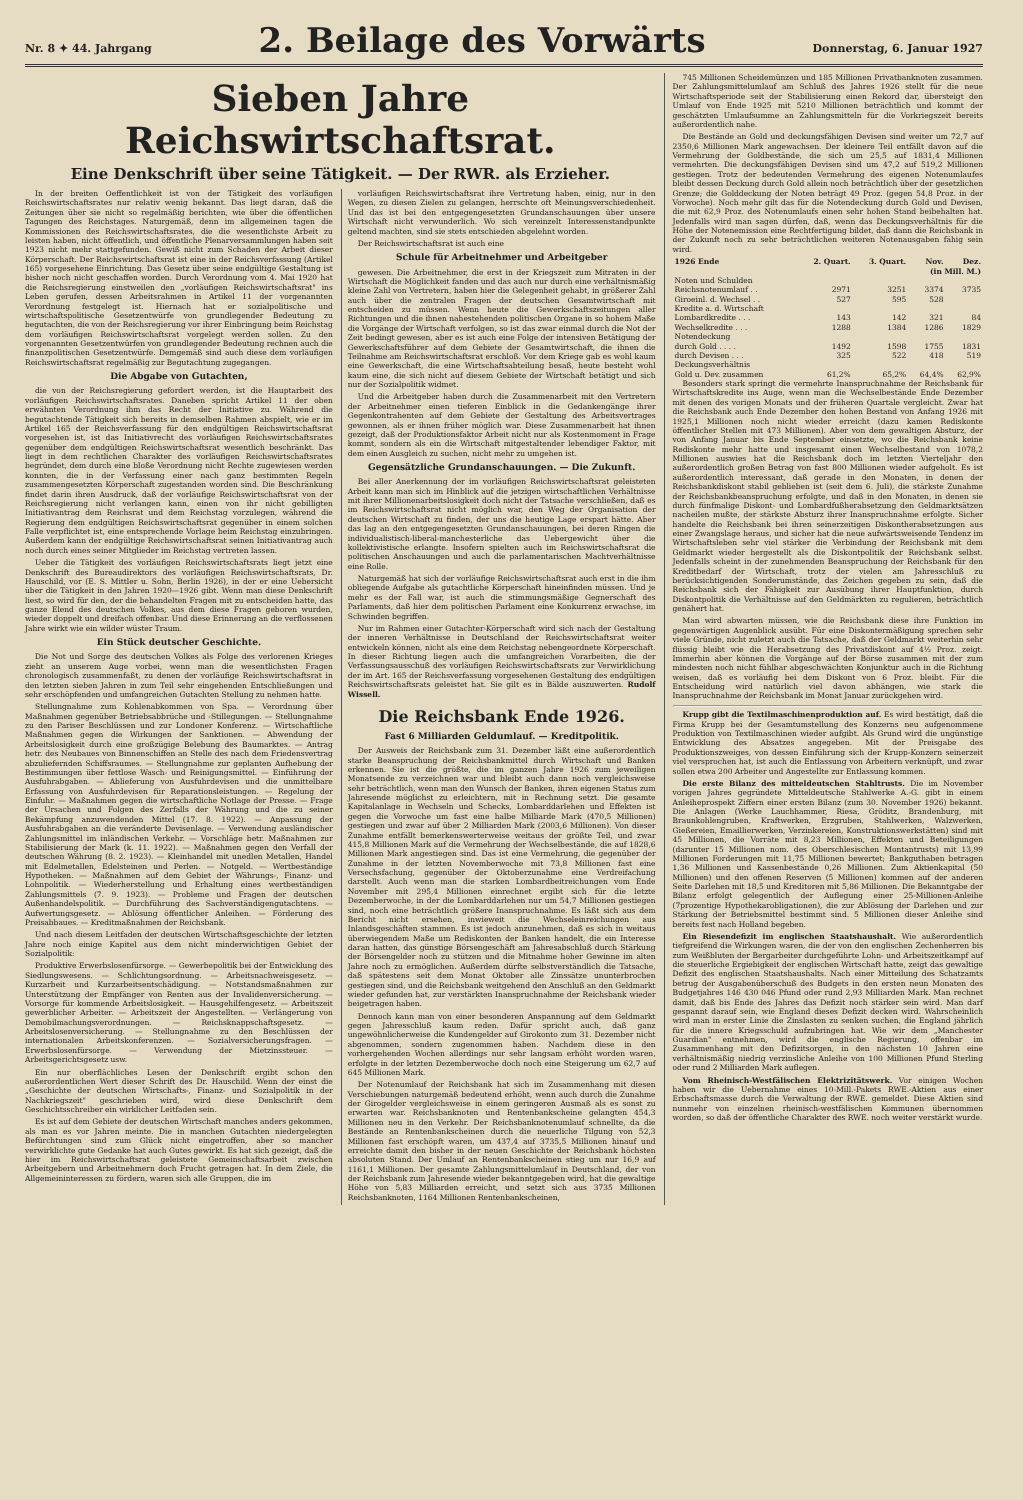Nr. 8 ✦ 44. Jahrgang 2. Beilage des Vorwärts Donnerstag, 6. Januar 1927
Sieben Jahre Reichswirtschaftsrat.
Eine Denkschrift über seine Tätigkeit. — Der RWR. als Erzieher.
In der breiten Oeffentlichkeit ist von der Tätigkeit des vorläufigen Reichswirtschaftsrates nur relativ wenig bekannt. Das liegt daran, daß die Zeitungen über sie nicht so regelmäßig berichten, wie über die öffentlichen Tagungen des Reichstages. Naturgemäß, denn im allgemeinen tagen die Kommissionen des Reichswirtschaftsrates, die die wesentlichste Arbeit zu leisten haben, nicht öffentlich, und öffentliche Plenarversammlungen haben seit 1923 nicht mehr stattgefunden. Gewiß nicht zum Schaden der Arbeit dieser Körperschaft. Der Reichswirtschaftsrat ist eine in der Reichsverfassung (Artikel 165) vorgesehene Einrichtung. Das Gesetz über seine endgültige Gestaltung ist bisher noch nicht geschaffen worden. Durch Verordnung vom 4. Mai 1920 hat die Reichsregierung einstweilen den „vorläufigen Reichswirtschaftsrat" ins Leben gerufen, dessen Arbeitsrahmen in Artikel 11 der vorgenannten Verordnung festgelegt ist. Hiernach hat er sozialpolitische und wirtschaftspolitische Gesetzentwürfe von grundlegender Bedeutung zu begutachten, die von der Reichsregierung vor ihrer Einbringung beim Reichstag dem vorläufigen Reichswirtschaftsrat vorgelegt werden sollen. Zu den vorgenannten Gesetzentwürfen von grundlegender Bedeutung rechnen auch die finanzpolitischen Gesetzentwürfe. Demgemäß sind auch diese dem vorläufigen Reichswirtschaftsrat regelmäßig zur Begutachtung zugegangen.
Die Abgabe von Gutachten,
die von der Reichsregierung gefordert werden, ist die Hauptarbeit des vorläufigen Reichswirtschaftsrates. Daneben spricht Artikel 11 der oben erwähnten Verordnung ihm das Recht der Initiative zu. Während die begutachtende Tätigkeit sich bereits in demselben Rahmen abspielt, wie er im Artikel 165 der Reichsverfassung für den endgültigen Reichswirtschaftsrat vorgesehen ist, ist das Initiativrecht des vorläufigen Reichswirtschaftsrates gegenüber dem endgültigen Reichswirtschaftsrat wesentlich beschränkt. Das liegt in dem rechtlichen Charakter des vorläufigen Reichswirtschaftsrates begründet, dem durch eine bloße Verordnung nicht Rechte zugewiesen werden konnten, die in der Verfassung einer nach ganz bestimmten Regeln zusammengesetzten Körperschaft zugestanden worden sind. Die Beschränkung findet darin ihren Ausdruck, daß der vorläufige Reichswirtschaftsrat von der Reichsregierung nicht verlangen kann, einen von ihr nicht gebilligten Initiativantrag dem Reichsrat und dem Reichstag vorzulegen, während die Regierung dem endgültigen Reichswirtschaftsrat gegenüber in einem solchen Falle verpflichtet ist, eine entsprechende Vorlage beim Reichstag einzubringen. Außerdem kann der endgültige Reichswirtschaftsrat seinen Initiativantrag auch noch durch eines seiner Mitglieder im Reichstag vertreten lassen.
Ueber die Tätigkeit des vorläufigen Reichswirtschaftsrats liegt jetzt eine Denkschrift des Bureaudirektors des vorläufigen Reichswirtschaftsrats, Dr. Hauschild, vor (E. S. Mittler u. Sohn, Berlin 1926), in der er eine Uebersicht über die Tätigkeit in den Jahren 1920—1926 gibt. Wenn man diese Denkschrift liest, so wird für den, der die behandelten Fragen mit zu entscheiden hatte, das ganze Elend des deutschen Volkes, aus dem diese Fragen geboren wurden, wieder doppelt und dreifach offenbar. Und diese Erinnerung an die verflossenen Jahre wirkt wie ein wilder wüster Traum.
Ein Stück deutscher Geschichte.
Die Not und Sorge des deutschen Volkes als Folge des verlorenen Krieges zieht an unserem Auge vorbei, wenn man die wesentlichsten Fragen chronologisch zusammenfaßt, zu denen der vorläufige Reichswirtschaftsrat in den letzten sieben Jahren in zum Teil sehr eingehenden Entschließungen und sehr erschöpfenden und umfangreichen Gutachten Stellung zu nehmen hatte.
Stellungnahme zum Kohlenabkommen von Spa. — Verordnung über Maßnahmen gegenüber Betriebsabbrüche und -Stillegungen. — Stellungnahme zu den Pariser Beschlüssen und zur Londoner Konferenz. — Wirtschaftliche Maßnahmen gegen die Wirkungen der Sanktionen. — Abwendung der Arbeitslosigkeit durch eine großzügige Belebung des Baumarktes. — Antrag betr. des Neubaues von Binnenschiffen an Stelle des nach dem Friedensvertrag abzuliefernden Schiffsraumes. — Stellungnahme zur geplanten Aufhebung der Bestimmungen über fettlose Wasch- und Reinigungsmittel. — Einführung der Ausfuhrabgaben. — Ablieferung von Ausfuhrdevisen und die unmittelbare Erfassung von Ausfuhrdevisen für Reparationsleistungen. — Regelung der Einfuhr. — Maßnahmen gegen die wirtschaftliche Notlage der Presse. — Frage der Ursachen und Folgen des Zerfalls der Währung und die zu seiner Bekämpfung anzuwendenden Mittel (17. 8. 1922). — Anpassung der Ausfuhrabgaben an die veränderte Devisenlage. — Verwendung ausländischer Zahlungsmittel im inländischen Verkehr. — Vorschläge betr. Maßnahmen zur Stabilisierung der Mark (k. 11. 1922). — Maßnahmen gegen den Verfall der deutschen Währung (8. 2. 1923). — Kleinhandel mit unedlen Metallen, Handel mit Edelmetallen, Edelsteinen und Perlen. — Notgeld. — Wertbeständige Hypotheken. — Maßnahmen auf dem Gebiet der Währungs-, Finanz- und Lohnpolitik. — Wiederherstellung und Erhaltung eines wertbeständigen Zahlungsmittels (7. 9. 1923). — Probleme und Fragen der deutschen Außenhandelspolitik. — Durchführung des Sachverständigengutachtens. — Aufwertungsgesetz. — Ablösung öffentlicher Anleihen. — Förderung des Preisabbaues. — Kreditmaßnahmen der Reichsbank.
Und nach diesem Leitfaden der deutschen Wirtschaftsgeschichte der letzten Jahre noch einige Kapitel aus dem nicht minderwichtigen Gebiet der Sozialpolitik:
Produktive Erwerbslosenfürsorge. — Gewerbepolitik bei der Entwicklung des Siedlungswesens. — Schlichtungsordnung. — Arbeitsnachweisgesetz. — Kurzarbeit und Kurzarbeitsentschädigung. — Notstandsmaßnahmen zur Unterstützung der Empfänger von Renten aus der Invalidenversicherung. — Vorsorge für kommende Arbeitslosigkeit. — Hausgehilfengesetz. — Arbeitszeit gewerblicher Arbeiter. — Arbeitszeit der Angestellten. — Verlängerung von Demobilmachungsverordnungen. — Reichsknappschaftsgesetz. — Arbeitslosenversicherung. — Stellungnahme zu den Beschlüssen der internationalen Arbeitskonferenzen. — Sozialversicherungsfragen. — Erwerbslosenfürsorge. — Verwendung der Mietzinssteuer. — Arbeitsgerichtsgesetz usw.
Ein nur oberflächliches Lesen der Denkschrift ergibt schon den außerordentlichen Wert dieser Schrift des Dr. Hauschild. Wenn der einst die „Geschichte der deutschen Wirtschafts-, Finanz- und Sozialpolitik in der Nachkriegszeit" geschrieben wird, wird diese Denkschrift dem Geschichtsschreiber ein wirklicher Leitfaden sein.
Es ist auf dem Gebiete der deutschen Wirtschaft manches anders gekommen, als man es vor Jahren meinte. Die in manchen Gutachten niedergelegten Befürchtungen sind zum Glück nicht eingetroffen, aber so mancher verwirklichte gute Gedanke hat auch Gutes gewirkt. Es hat sich gezeigt, daß die hier im Reichswirtschaftsrat geleistete Gemeinschaftsarbeit zwischen Arbeitgebern und Arbeitnehmern doch Frucht getragen hat. In dem Ziele, die Allgemeininteressen zu fördern, waren sich alle Gruppen, die im
vorläufigen Reichswirtschaftsrat ihre Vertretung haben, einig, nur in den Wegen, zu diesen Zielen zu gelangen, herrschte oft Meinungsverschiedenheit. Und das ist bei den entgegengesetzten Grundanschauungen über unsere Wirtschaft nicht verwunderlich. Wo sich vereinzelt Interessenstandpunkte geltend machten, sind sie stets entschieden abgelehnt worden.
Der Reichswirtschaftsrat ist auch eine
Schule für Arbeitnehmer und Arbeitgeber
gewesen. Die Arbeitnehmer, die erst in der Kriegszeit zum Mitraten in der Wirtschaft die Möglichkeit fanden und das auch nur durch eine verhältnismäßig kleine Zahl von Vertretern, haben hier die Gelegenheit gehabt, in größerer Zahl auch über die zentralen Fragen der deutschen Gesamtwirtschaft mit entscheiden zu müssen. Wenn heute die Gewerkschaftszeitungen aller Richtungen und die ihnen nahestehenden politischen Organe in so hohem Maße die Vorgänge der Wirtschaft verfolgen, so ist das zwar einmal durch die Not der Zeit bedingt gewesen, aber es ist auch eine Folge der intensiven Betätigung der Gewerkschaftsführer auf dem Gebiete der Gesamtwirtschaft, die ihnen die Teilnahme am Reichswirtschaftsrat erschloß. Vor dem Kriege gab es wohl kaum eine Gewerkschaft, die eine Wirtschaftsabteilung besaß, heute besteht wohl kaum eine, die sich nicht auf diesem Gebiete der Wirtschaft betätigt und sich nur der Sozialpolitik widmet.
Und die Arbeitgeber haben durch die Zusammenarbeit mit den Vertretern der Arbeitnehmer einen tieferen Einblick in die Gedankengänge ihrer Gegenkontrahenten auf dem Gebiete der Gestaltung des Arbeitsvertrages gewonnen, als er ihnen früher möglich war. Diese Zusammenarbeit hat ihnen gezeigt, daß der Produktionsfaktor Arbeit nicht nur als Kostenmoment in Frage kommt, sondern als ein die Wirtschaft mitgestaltender lebendiger Faktor, mit dem einen Ausgleich zu suchen, nicht mehr zu umgehen ist.
Gegensätzliche Grundanschauungen. — Die Zukunft.
Bei aller Anerkennung der im vorläufigen Reichswirtschaftsrat geleisteten Arbeit kann man sich im Hinblick auf die jetzigen wirtschaftlichen Verhältnisse mit ihrer Millionenarbeitslosigkeit doch nicht der Tatsache verschließen, daß es im Reichswirtschaftsrat nicht möglich war, den Weg der Organisation der deutschen Wirtschaft zu finden, der uns die heutige Lage erspart hätte. Aber das lag an den entgegengesetzten Grundanschauungen, bei deren Ringen die individualistisch-liberal-manchesterliche das Uebergewicht über die kollektivistische erlangte. Insofern spielten auch im Reichswirtschaftsrat die politischen Anschauungen und auch die parlamentarischen Machtverhältnisse eine Rolle.
Naturgemäß hat sich der vorläufige Reichswirtschaftsrat auch erst in die ihm obliegende Aufgabe als gutachtliche Körperschaft hineinfinden müssen. Und je mehr es der Fall war, ist auch die stimmungsmäßige Gegnerschaft des Parlaments, daß hier dem politischen Parlament eine Konkurrenz erwachse, im Schwinden begriffen.
Nur im Rahmen einer Gutachter-Körperschaft wird sich nach der Gestaltung der inneren Verhältnisse in Deutschland der Reichswirtschaftsrat weiter entwickeln können, nicht als eine dem Reichstag nebengeordnete Körperschaft. In dieser Richtung liegen auch die umfangreichen Vorarbeiten, die der Verfassungsausschuß des vorläufigen Reichswirtschaftsrats zur Verwirklichung der im Art. 165 der Reichsverfassung vorgesehenen Gestaltung des endgültigen Reichswirtschaftsrats geleistet hat. Sie gilt es in Bälde auszuwerten. Rudolf Wissell.
Die Reichsbank Ende 1926.
Fast 6 Milliarden Geldumlauf. — Kreditpolitik.
Der Ausweis der Reichsbank zum 31. Dezember läßt eine außerordentlich starke Beanspruchung der Reichsbankmittel durch Wirtschaft und Banken erkennen. Sie ist die größte, die im ganzen Jahre 1926 zum jeweiligen Monatsende zu verzeichnen war und bleibt auch dann noch vergleichsweise sehr beträchtlich, wenn man den Wunsch der Banken, ihren eigenen Status zum Jahresende möglichst zu erleichtern, mit in Rechnung setzt. Die gesamte Kapitalanlage in Wechseln und Schecks, Lombarddarlehen und Effekten ist gegen die Vorwoche um fast eine halbe Milliarde Mark (470,5 Millionen) gestiegen und zwar auf über 2 Milliarden Mark (2003,6 Millionen). Von dieser Zunahme entfällt bemerkenswerterweise weitaus der größte Teil, und zwar 415,8 Millionen Mark auf die Vermehrung der Wechselbestände, die auf 1828,6 Millionen Mark angestiegen sind. Das ist eine Vermehrung, die gegenüber der Zunahme in der letzten Novemberwoche mit 73,8 Millionen fast eine Versechsfachung, gegenüber der Oktoberzunahme eine Verdreifachung darstellt. Auch wenn man die starken Lombardbeitreichungen vom Ende November mit 295,4 Millionen einrechnet ergibt sich für die letzte Dezemberwoche, in der die Lombarddarlehen nur um 54,7 Millionen gestiegen sind, noch eine beträchtlich größere Inanspruchnahme. Es läßt sich aus dem Bericht nicht ersehen, inwieweit die Wechseleinreichungen aus Inlandsgeschäften stammen. Es ist jedoch anzunehmen, daß es sich in weitaus überwiegendem Maße um Rediskonten der Banken handelt, die ein Interesse daran hatten, das günstige Börsengeschäft am Jahresabschluß durch Stärkung der Börsengelder noch zu stützen und die Mitnahme hoher Gewinne im alten Jahre noch zu ermöglichen. Außerdem dürfte selbstverständlich die Tatsache, daß spätestens seit dem Monat Oktober alle Zinssätze ununterbrochen gestiegen sind, und die Reichsbank weitgehend den Anschluß an den Geldmarkt wieder gefunden hat, zur verstärkten Inanspruchnahme der Reichsbank wieder beigetragen haben.
Dennoch kann man von einer besonderen Anspannung auf dem Geldmarkt gegen Jahresschluß kaum reden. Dafür spricht auch, daß ganz ungewöhnlicherweise die Kundengelder auf Girokonto zum 31. Dezember nicht abgenommen, sondern zugenommen haben. Nachdem diese in den vorhergehenden Wochen allerdings nur sehr langsam erhöht worden waren, erfolgte in der letzten Dezemberwoche doch noch eine Steigerung um 62,7 auf 645 Millionen Mark.
Der Notenumlauf der Reichsbank hat sich im Zusammenhang mit diesen Verschiebungen naturgemäß bedeutend erhöht, wenn auch durch die Zunahme der Girogelder vergleichsweise in einem geringeren Ausmaß als es sonst zu erwarten war. Reichsbanknoten und Rentenbankscheine gelangten 454,3 Millionen neu in den Verkehr. Der Reichsbanknotenumlauf schnellte, da die Bestände an Rentenbankscheinen durch die neuerliche Tilgung von 52,3 Millionen fast erschöpft waren, um 437,4 auf 3735,5 Millionen hinauf und erreichte damit den bisher in der neuen Geschichte der Reichsbank höchsten absoluten Stand. Der Umlauf an Rentenbankscheinen stieg um nur 16,9 auf 1161,1 Millionen. Der gesamte Zahlungsmittelumlauf in Deutschland, der von der Reichsbank zum Jahresende wieder bekanntgegeben wird, hat die gewaltige Höhe von 5,83 Milliarden erreicht, und setzt sich aus 3735 Millionen Reichsbanknoten, 1164 Millionen Rentenbankscheinen,
745 Millionen Scheidemünzen und 185 Millionen Privatbanknoten zusammen. Der Zahlungsmittelumlauf am Schluß des Jahres 1926 stellt für die neue Wirtschaftsperiode seit der Stabilisierung einen Rekord dar, übersteigt den Umlauf von Ende 1925 mit 5210 Millionen beträchtlich und kommt der geschätzten Umlaufsumme an Zahlungsmitteln für die Vorkriegszeit bereits außerordentlich nahe.
Die Bestände an Gold und deckungsfähigen Devisen sind weiter um 72,7 auf 2350,6 Millionen Mark angewachsen. Der kleinere Teil entfällt davon auf die Vermehrung der Goldbestände, die sich um 25,5 auf 1831,4 Millionen vermehrten. Die deckungsfähigen Devisen sind um 47,2 auf 519,2 Millionen gestiegen. Trotz der bedeutenden Vermehrung des eigenen Notenumlaufes bleibt dessen Deckung durch Gold allein noch beträchtlich über der gesetzlichen Grenze; die Golddeckung der Noten beträgt 49 Proz. (gegen 54,8 Proz. in der Vorwoche). Noch mehr gilt das für die Notendeckung durch Gold und Devisen, die mit 62,9 Proz. des Notenumlaufs einen sehr hohen Stand beibehalten hat. Jedenfalls wird man sagen dürfen, daß, wenn das Deckungsverhältnis für die Höhe der Notenemission eine Rechtfertigung bildet, daß dann die Reichsbank in der Zukunft noch zu sehr beträchtlichen weiteren Notenausgaben fähig sein wird.
| 1926 Ende | 2. Quart. | 3. Quart. | Nov. | Dez. |
| --- | --- | --- | --- | --- |
| | | (in Mill. M.) | | |
| Noten und Schulden | | | | |
| Reichsnotenumlauf . . | 2971 | 3251 | 3374 | 3735 |
| Giroeinl. d. Wechsel . . | 527 | 595 | 528 | |
| Kredite a. d. Wirtschaft | | | | |
| Lombardkredite . . . | 143 | 142 | 321 | 84 |
| Wechselkredite . . . | 1288 | 1384 | 1286 | 1829 |
| Notendeckung | | | | |
| durch Gold . . . . | 1492 | 1598 | 1755 | 1831 |
| durch Devisen . . . | 325 | 522 | 418 | 519 |
| Deckungsverhältnis | | | | |
| Gold u. Dev. zusammen | 61,2% | 65,2% | 64,4% | 62,9% |
Besonders stark springt die vermehrte Inanspruchnahme der Reichsbank für Wirtschaftskredite ins Auge, wenn man die Wechselbestände Ende Dezember mit denen des vorigen Monats und der früheren Quartale vergleicht. Zwar hat die Reichsbank auch Ende Dezember den hohen Bestand von Anfang 1926 mit 1925,1 Millionen noch nicht wieder erreicht (dazu kamen Rediskonte öffentlicher Stellen mit 473 Millionen). Aber von dem gewaltigen Absturz, der von Anfang Januar bis Ende September einsetzte, wo die Reichsbank keine Rediskonte mehr hatte und insgesamt einen Wechselbestand von 1078,2 Millionen auswies hat die Reichsbank doch im letzten Vierteljahr den außerordentlich großen Betrag von fast 800 Millionen wieder aufgeholt. Es ist außerordentlich interessant, daß gerade in den Monaten, in denen der Reichsbankdiskont stabil geblieben ist (seit dem 6. Juli), die stärkste Zunahme der Reichsbankbeanspruchung erfolgte, und daß in den Monaten, in denen sie durch fünfmalige Diskont- und Lombardfußherabsetzung den Geldmarktsätzen nacheilen mußte, der stärkste Absturz ihrer Inanspruchnahme erfolgte. Sicher handelte die Reichsbank bei ihren seinerzeitigen Diskontherabsetzungen aus einer Zwangslage heraus, und sicher hat die neue aufwärtsweisende Tendenz im Wirtschaftsleben sehr viel stärker die Verbindung der Reichsbank mit dem Geldmarkt wieder hergestellt als die Diskontpolitik der Reichsbank selbst. Jedenfalls scheint in der zunehmenden Beanspruchung der Reichsbank für den Kreditbedarf der Wirtschaft, trotz der vielen am Jahresschluß zu berücksichtigenden Sonderumstände, das Zeichen gegeben zu sein, daß die Reichsbank sich der Fähigkeit zur Ausübung ihrer Hauptfunktion, durch Diskontpolitik die Verhältnisse auf den Geldmärkten zu regulieren, beträchtlich genähert hat.
Man wird abwarten müssen, wie die Reichsbank diese ihre Funktion im gegenwärtigen Augenblick ausübt. Für eine Diskontermäßigung sprechen sehr viele Gründe, nicht zuletzt auch die Tatsache, daß der Geldmarkt weiterhin sehr flüssig bleibt wie die Herabsetzung des Privatdiskont auf 4½ Proz. zeigt. Immerhin aber können die Vorgänge auf der Börse zusammen mit der zum mindesten noch nicht fühlbar abgeschwächten Konjunktur auch in die Richtung weisen, daß es vorläufig bei dem Diskont von 6 Proz. bleibt. Für die Entscheidung wird natürlich viel davon abhängen, wie stark die Inanspruchnahme der Reichsbank im Monat Januar zurückgehen wird.
Krupp gibt die Textilmaschinenproduktion auf. Es wird bestätigt, daß die Firma Krupp bei der Gesamtumstellung des Konzerns neu aufgenommene Produktion von Textilmaschinen wieder aufgibt. Als Grund wird die ungünstige Entwicklung des Absatzes angegeben. Mit der Preisgabe des Produktionszweiges, von dessen Einführung sich der Krupp-Konzern seinerzeit viel versprochen hat, ist auch die Entlassung von Arbeitern verknüpft, und zwar sollen etwa 200 Arbeiter und Angestellte zur Entlassung kommen.
Die erste Bilanz des mitteldeutschen Stahltrusts. Die im November vorigen Jahres gegründete Mitteldeutsche Stahlwerke A.-G. gibt in einem Anleiheprospekt Ziffern einer ersten Bilanz (zum 30. November 1926) bekannt. Die Anlagen (Werke Lauchhammer, Riesa, Gröditz, Brandenburg, mit Braunkohlengruben, Kraftwerken, Erzgruben, Stahlwerken, Walzwerken, Gießereien, Emaillierwerken, Verzinkereien, Konstruktionswerkstätten) sind mit 45 Millionen, die Vorräte mit 8,23 Millionen, Effekten und Beteiligungen (darunter 15 Millionen nom. des Oberschlesischen Montantrusts) mit 13,99 Millionen Forderungen mit 11,75 Millionen bewertet; Bankguthaben betragen 1,36 Millionen und Kassenbestände 0,26 Millionen. Zum Aktienkapital (50 Millionen) und den offenen Reserven (5 Millionen) kommen auf der anderen Seite Darlehen mit 18,5 und Kreditoren mit 5,86 Millionen. Die Bekanntgabe der Bilanz erfolgt gelegentlich der Auflegung einer 25-Millionen-Anleihe (7prozentige Hypothekarobligationen), die zur Ablösung der Darlehen und zur Stärkung der Betriebsmittel bestimmt sind. 5 Millionen dieser Anleihe sind bereits fest nach Holland begeben.
Ein Riesendefizit im englischen Staatshaushalt. Wie außerordentlich tiefgreifend die Wirkungen waren, die der von den englischen Zechenherren bis zum Weißbluten der Bergarbeiter durchgeführte Lohn- und Arbeitszeitkampf auf die steuerliche Ergiebigkeit der englischen Wirtschaft hatte, zeigt das gewaltige Defizit des englischen Staatshaushalts. Nach einer Mitteilung des Schatzamts betrug der Ausgabenüberschuß des Budgets in den ersten neun Monaten des Budgetjahres 146 430 046 Pfund oder rund 2,93 Milliarden Mark. Man rechnet damit, daß bis Ende des Jahres das Defizit noch stärker sein wird. Man darf gespannt darauf sein, wie England dieses Defizit decken wird. Wahrscheinlich wird man in erster Linie die Zinslasten zu senken suchen, die England jährlich für die innere Kriegsschuld aufzubringen hat. Wie wir dem „Manchester Guardian" entnehmen, wird die englische Regierung, offenbar im Zusammenhang mit den Defizitsorgen, in den nächsten 10 Jahren eine verhältnismäßig niedrig verzinsliche Anleihe von 100 Millionen Pfund Sterling oder rund 2 Milliarden Mark auflegen.
Vom Rheinisch-Westfälischen Elektrizitätswerk. Vor einigen Wochen haben wir die Uebernahme eines 10-Mill.-Pakets RWE.-Aktien aus einer Erbschaftsmasse durch die Verwaltung der RWE. gemeldet. Diese Aktien sind nunmehr von einzelnen rheinisch-westfälischen Kommunen übernommen worden, so daß der öffentliche Charakter des RWE. noch weiter verstärkt wurde.